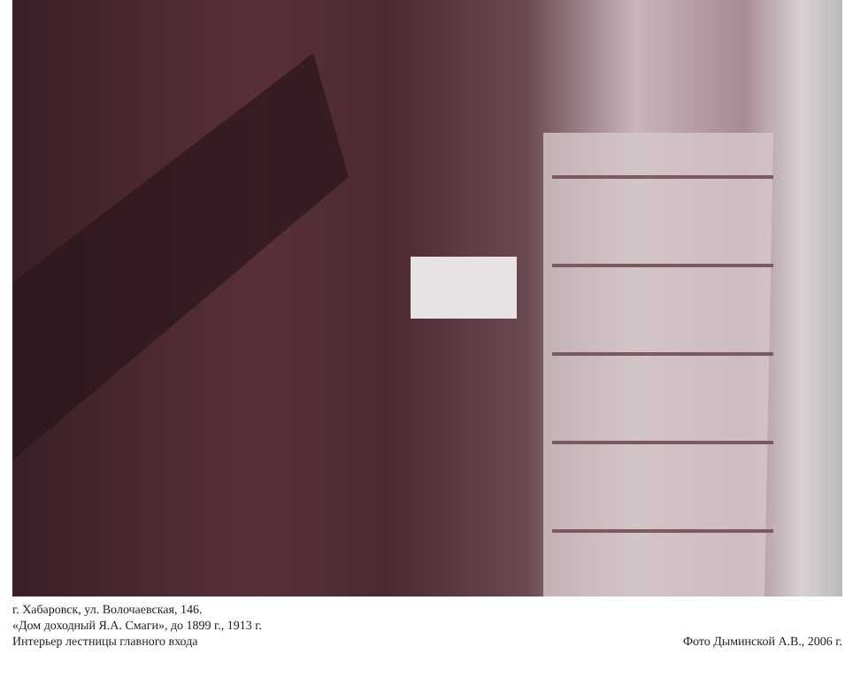г. Хабаровск, ул. Волочаевская, 146.
«Дом доходный Я.А. Смаги», до 1899 г., 1913 г.
Интерьер лестницы главного входа
Фото Дыминской А.В., 2006 г.